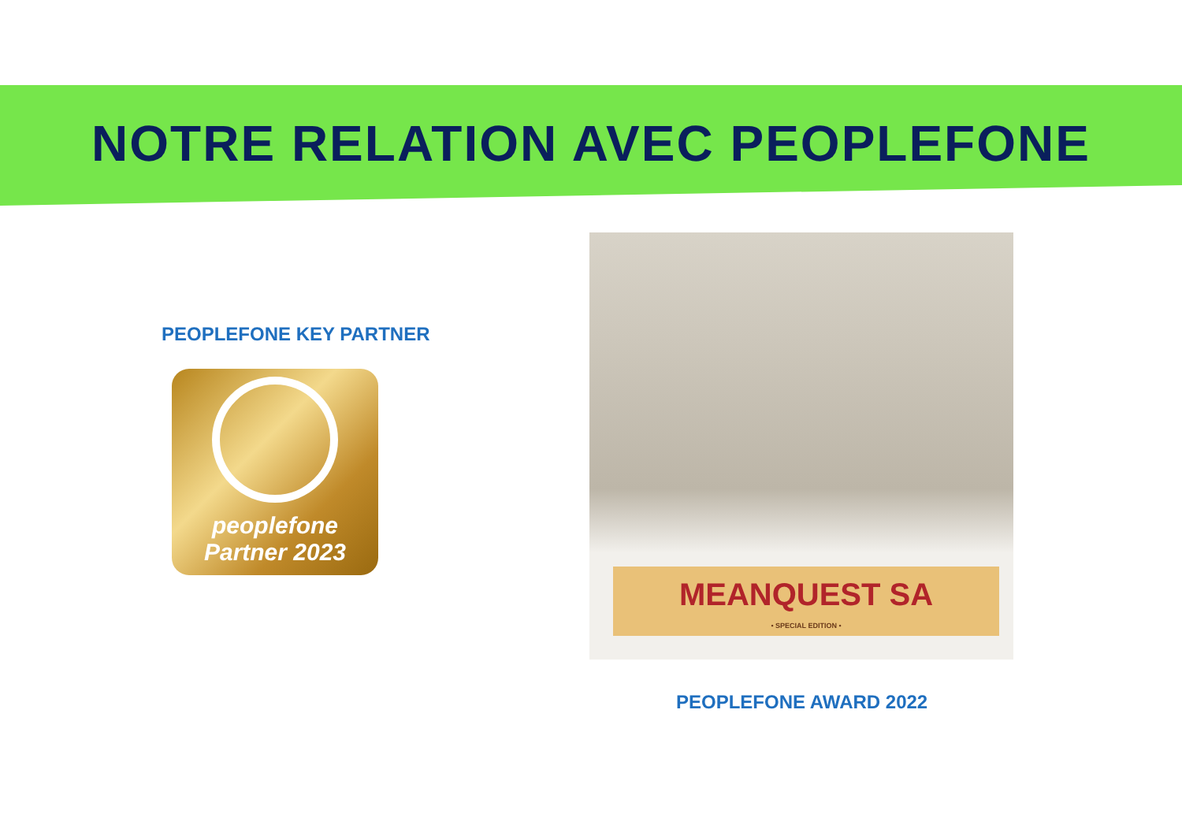NOTRE RELATION AVEC PEOPLEFONE
PEOPLEFONE KEY PARTNER
peoplefone
Partner 2023
MEANQUEST SA
• SPECIAL EDITION •
PEOPLEFONE AWARD 2022